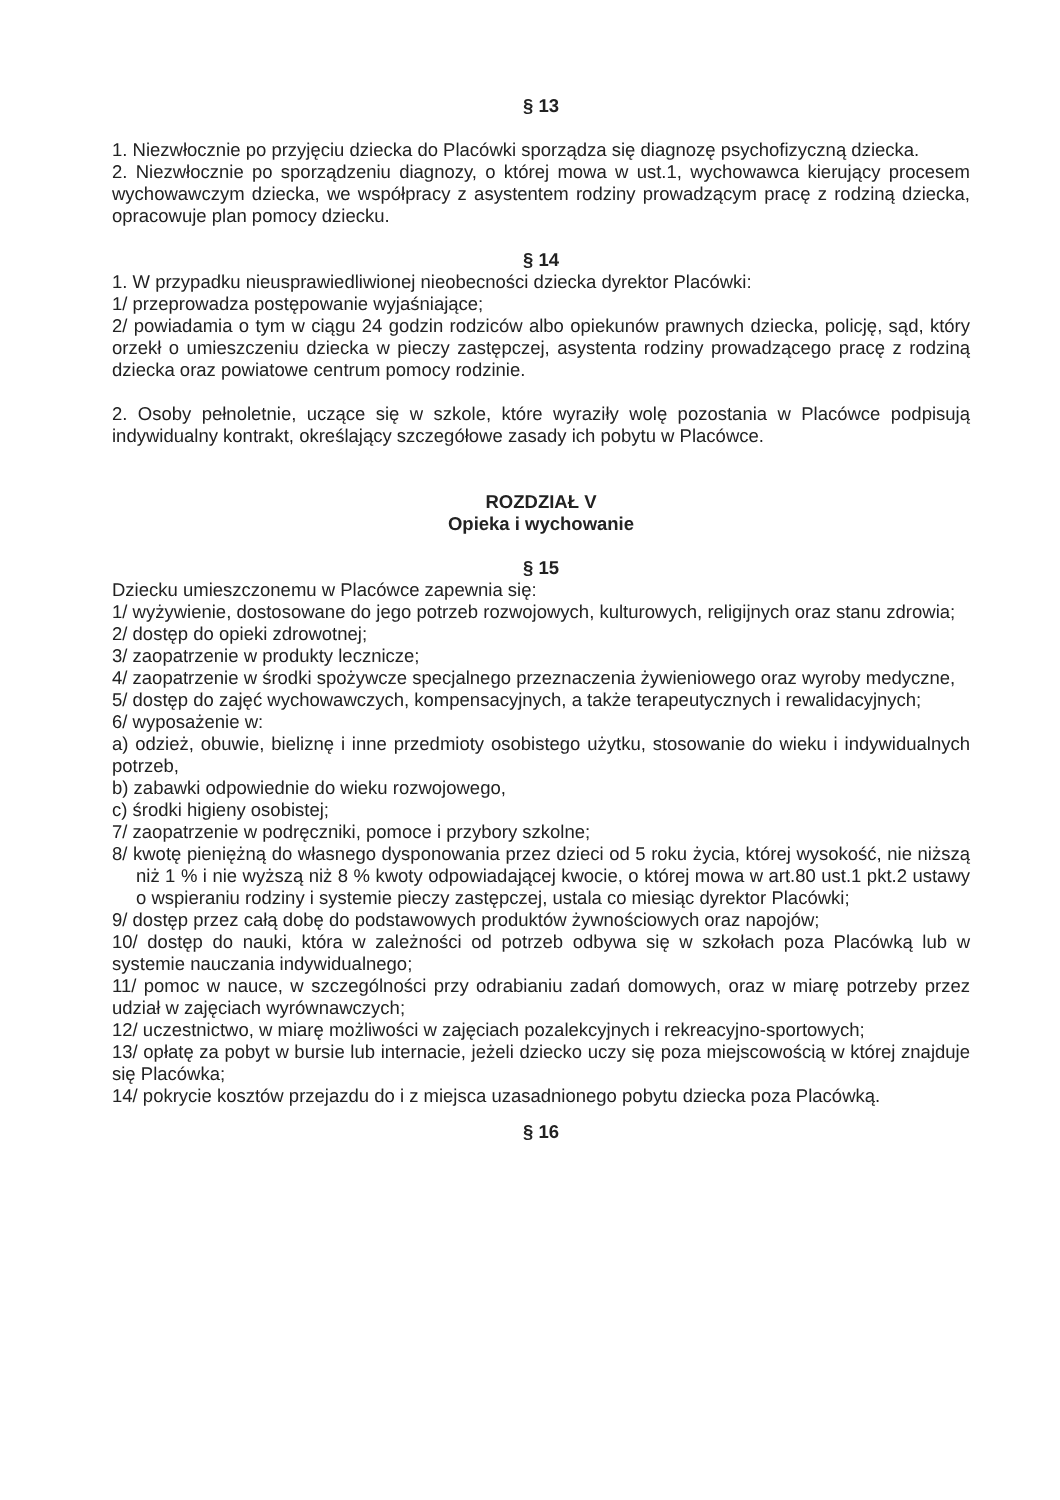§ 13
1. Niezwłocznie po przyjęciu dziecka do Placówki sporządza się diagnozę psychofizyczną dziecka.
2. Niezwłocznie po sporządzeniu diagnozy, o której mowa w ust.1, wychowawca kierujący procesem wychowawczym dziecka, we współpracy z asystentem rodziny prowadzącym pracę z rodziną dziecka, opracowuje plan pomocy dziecku.
§ 14
1. W przypadku nieusprawiedliwionej nieobecności dziecka dyrektor Placówki:
1/ przeprowadza postępowanie wyjaśniające;
2/ powiadamia o tym w ciągu 24 godzin rodziców albo opiekunów prawnych dziecka, policję, sąd, który orzekł o umieszczeniu dziecka w pieczy zastępczej, asystenta rodziny prowadzącego pracę z rodziną dziecka oraz powiatowe centrum pomocy rodzinie.
2. Osoby pełnoletnie, uczące się w szkole, które wyraziły wolę pozostania w Placówce podpisują indywidualny kontrakt, określający szczegółowe zasady ich pobytu w Placówce.
ROZDZIAŁ V
Opieka i wychowanie
§ 15
Dziecku umieszczonemu w Placówce zapewnia się:
1/ wyżywienie, dostosowane do jego potrzeb rozwojowych, kulturowych, religijnych oraz stanu zdrowia;
2/ dostęp do opieki zdrowotnej;
3/ zaopatrzenie w produkty lecznicze;
4/ zaopatrzenie w środki spożywcze specjalnego przeznaczenia żywieniowego oraz wyroby medyczne,
5/ dostęp do zajęć wychowawczych, kompensacyjnych, a także terapeutycznych i rewalidacyjnych;
6/ wyposażenie w:
a) odzież, obuwie, bieliznę i inne przedmioty osobistego użytku, stosowanie do wieku i indywidualnych potrzeb,
b) zabawki odpowiednie do wieku rozwojowego,
c) środki higieny osobistej;
7/ zaopatrzenie w podręczniki, pomoce i przybory szkolne;
8/ kwotę pieniężną do własnego dysponowania przez dzieci od 5 roku życia, której wysokość, nie niższą niż 1 % i nie wyższą niż 8 % kwoty odpowiadającej kwocie, o której mowa w art.80 ust.1 pkt.2 ustawy o wspieraniu rodziny i systemie pieczy zastępczej, ustala co miesiąc dyrektor Placówki;
9/ dostęp przez całą dobę do podstawowych produktów żywnościowych oraz napojów;
10/ dostęp do nauki, która w zależności od potrzeb odbywa się w szkołach poza Placówką lub w systemie nauczania indywidualnego;
11/ pomoc w nauce, w szczególności przy odrabianiu zadań domowych, oraz w miarę potrzeby przez udział w zajęciach wyrównawczych;
12/ uczestnictwo, w miarę możliwości w zajęciach pozalekcyjnych i rekreacyjno-sportowych;
13/ opłatę za pobyt w bursie lub internacie, jeżeli dziecko uczy się poza miejscowością w której znajduje się Placówka;
14/ pokrycie kosztów przejazdu do i z miejsca uzasadnionego pobytu dziecka poza Placówką.
§ 16